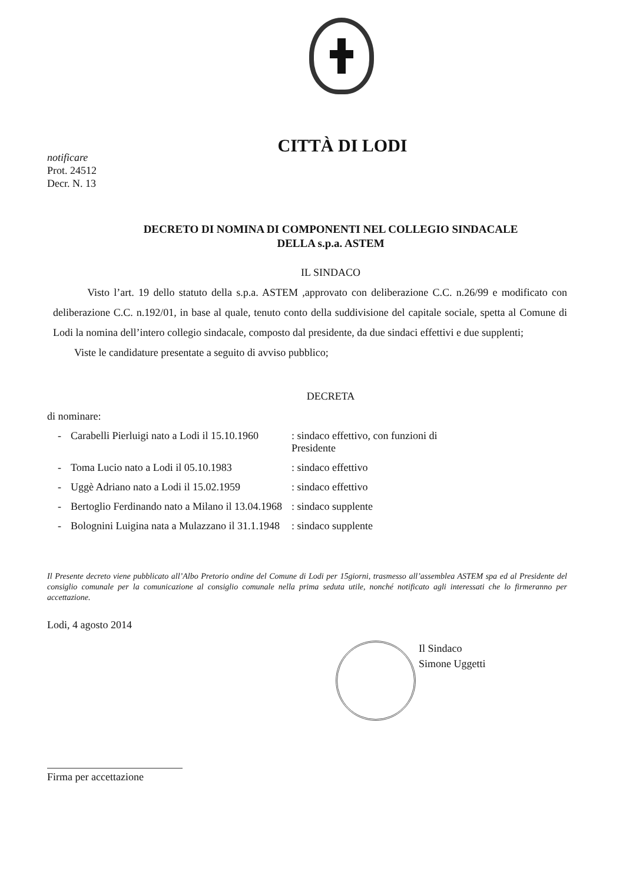CITTÀ DI LODI
notificare
Prot. 24512
Decr. N. 13
DECRETO DI NOMINA DI COMPONENTI NEL COLLEGIO SINDACALE
DELLA s.p.a. ASTEM
IL SINDACO
Visto l’art. 19 dello statuto della s.p.a. ASTEM ,approvato con deliberazione C.C. n.26/99 e modificato con deliberazione C.C. n.192/01, in base al quale, tenuto conto della suddivisione del capitale sociale, spetta al Comune di Lodi la nomina dell’intero collegio sindacale, composto dal presidente, da due sindaci effettivi e due supplenti;
Viste le candidature presentate a seguito di avviso pubblico;
DECRETA
di nominare:
| - | Carabelli Pierluigi nato a Lodi il 15.10.1960 | : sindaco effettivo, con funzioni di Presidente |
| - | Toma Lucio nato a Lodi il 05.10.1983 | : sindaco effettivo |
| - | Uggè Adriano nato a Lodi il 15.02.1959 | : sindaco effettivo |
| - | Bertoglio Ferdinando nato a Milano il 13.04.1968 | : sindaco supplente |
| - | Bolognini Luigina nata a Mulazzano il 31.1.1948 | : sindaco supplente |
Il Presente decreto viene pubblicato all’Albo Pretorio ondine del Comune di Lodi per 15giorni, trasmesso all’assemblea ASTEM spa ed al Presidente del consiglio comunale per la comunicazione al consiglio comunale nella prima seduta utile, nonché notificato agli interessati che lo firmeranno per accettazione.
Lodi, 4 agosto 2014
Il Sindaco
Simone Uggetti
Firma per accettazione